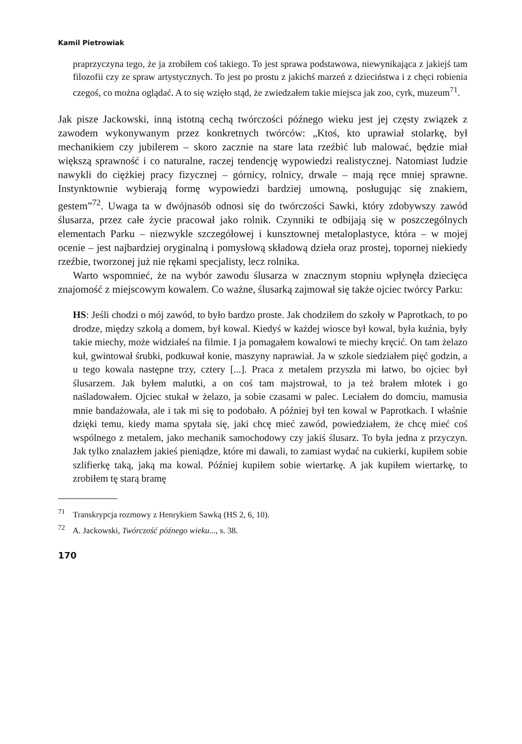Kamil Pietrowiak
praprzyczyna tego, że ja zrobiłem coś takiego. To jest sprawa podstawowa, niewynikająca z jakiejś tam filozofii czy ze spraw artystycznych. To jest po prostu z jakichś marzeń z dzieciństwa i z chęci robienia czegoś, co można oglądać. A to się wzięło stąd, że zwiedzałem takie miejsca jak zoo, cyrk, muzeum<sup>71</sup>.
Jak pisze Jackowski, inną istotną cechą twórczości późnego wieku jest jej częsty związek z zawodem wykonywanym przez konkretnych twórców: „Ktoś, kto uprawiał stolarkę, był mechanikiem czy jubilerem – skoro zacznie na stare lata rzeźbić lub malować, będzie miał większą sprawność i co naturalne, raczej tendencję wypowiedzi realistycznej. Natomiast ludzie nawykli do ciężkiej pracy fizycznej – górnicy, rolnicy, drwale – mają ręce mniej sprawne. Instynktownie wybierają formę wypowiedzi bardziej umowną, posługując się znakiem, gestem”<sup>72</sup>. Uwaga ta w dwójnasób odnosi się do twórczości Sawki, który zdobywszy zawód ślusarza, przez całe życie pracował jako rolnik. Czynniki te odbijają się w poszczególnych elementach Parku – niezwykle szczegółowej i kunsztownej metaloplastyce, która – w mojej ocenie – jest najbardziej oryginalną i pomysłową składową dzieła oraz prostej, topornej niekiedy rzeźbie, tworzonej już nie rękami specjalisty, lecz rolnika.
Warto wspomnieć, że na wybór zawodu ślusarza w znacznym stopniu wpłynęła dziecięca znajomość z miejscowym kowalem. Co ważne, ślusarką zajmował się także ojciec twórcy Parku:
HS: Jeśli chodzi o mój zawód, to było bardzo proste. Jak chodziłem do szkoły w Paprotkach, to po drodze, między szkołą a domem, był kowal. Kiedyś w każdej wiosce był kowal, była kuźnia, były takie miechy, może widziałeś na filmie. I ja pomagałem kowalowi te miechy kręcić. On tam żelazo kuł, gwintował śrubki, podkuwał konie, maszyny naprawiał. Ja w szkole siedziałem pięć godzin, a u tego kowala następne trzy, cztery [...]. Praca z metalem przyszła mi łatwo, bo ojciec był ślusarzem. Jak byłem malutki, a on coś tam majstrował, to ja też brałem młotek i go naśladowałem. Ojciec stukał w żelazo, ja sobie czasami w palec. Leciałem do domciu, mamusia mnie bandażowała, ale i tak mi się to podobało. A później był ten kowal w Paprotkach. I właśnie dzięki temu, kiedy mama spytała się, jaki chcę mieć zawód, powiedziałem, że chcę mieć coś wspólnego z metalem, jako mechanik samochodowy czy jakiś ślusarz. To była jedna z przyczyn. Jak tylko znalazłem jakieś pieniądze, które mi dawali, to zamiast wydać na cukierki, kupiłem sobie szlifierkę taką, jaką ma kowal. Później kupiłem sobie wiertarkę. A jak kupiłem wiertarkę, to zrobiłem tę starą bramę
<sup>71</sup> Transkrypcja rozmowy z Henrykiem Sawką (HS 2, 6, 10).
<sup>72</sup> A. Jackowski, Twórczość późnego wieku..., s. 38.
170